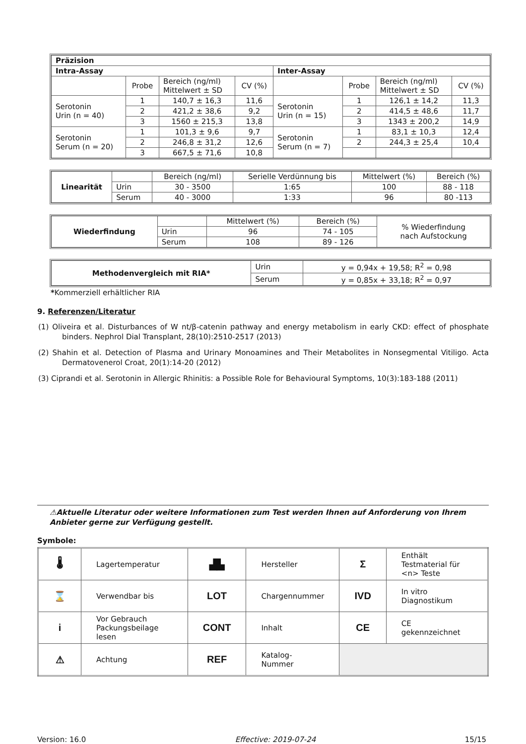| Präzision | | | | | | | |
| --- | --- | --- | --- | --- | --- | --- | --- |
| Intra-Assay | | | | Inter-Assay | | | |
| | Probe | Bereich (ng/ml) Mittelwert ± SD | CV (%) | | Probe | Bereich (ng/ml) Mittelwert ± SD | CV (%) |
| Serotonin Urin (n = 40) | 1 | 140,7 ± 16,3 | 11,6 | Serotonin Urin (n = 15) | 1 | 126,1 ± 14,2 | 11,3 |
| | 2 | 421,2 ± 38,6 | 9,2 | | 2 | 414,5 ± 48,6 | 11,7 |
| | 3 | 1560 ± 215,3 | 13,8 | | 3 | 1343 ± 200,2 | 14,9 |
| Serotonin Serum (n = 20) | 1 | 101,3 ± 9,6 | 9,7 | Serotonin Serum (n = 7) | 1 | 83,1 ± 10,3 | 12,4 |
| | 2 | 246,8 ± 31,2 | 12,6 | | 2 | 244,3 ± 25,4 | 10,4 |
| | 3 | 667,5 ± 71,6 | 10,8 | | | | |
| Linearität | | Bereich (ng/ml) | Serielle Verdünnung bis | Mittelwert (%) | Bereich (%) |
| | Urin | 30 - 3500 | 1:65 | 100 | 88 - 118 |
| | Serum | 40 - 3000 | 1:33 | 96 | 80 -113 |
| Wiederfindung | | Mittelwert (%) | Bereich (%) | % Wiederfindung nach Aufstockung |
| | Urin | 96 | 74 - 105 | |
| | Serum | 108 | 89 - 126 | |
| Methodenvergleich mit RIA* | Urin | y = 0,94x + 19,58; R<sup>2</sup> = 0,98 |
| | Serum | y = 0,85x + 33,18; R<sup>2</sup> = 0,97 |
*Kommerziell erhältlicher RIA
9. Referenzen/Literatur
(1) Oliveira et al. Disturbances of W nt/β-catenin pathway and energy metabolism in early CKD: effect of phosphate binders. Nephrol Dial Transplant, 28(10):2510-2517 (2013)
(2) Shahin et al. Detection of Plasma and Urinary Monoamines and Their Metabolites in Nonsegmental Vitiligo. Acta Dermatovenerol Croat, 20(1):14-20 (2012)
(3) Ciprandi et al. Serotonin in Allergic Rhinitis: a Possible Role for Behavioural Symptoms, 10(3):183-188 (2011)
⚠Aktuelle Literatur oder weitere Informationen zum Test werden Ihnen auf Anforderung von Ihrem Anbieter gerne zur Verfügung gestellt.
Symbole:
| 🌡 | Lagertemperatur | ▟▙ | Hersteller | Σ | Enthält Testmaterial für <n> Teste |
| ⌛ | Verwendbar bis | LOT | Chargennummer | IVD | In vitro Diagnostikum |
| i | Vor Gebrauch Packungsbeilage lesen | CONT | Inhalt | CE | CE gekennzeichnet |
| ⚠ | Achtung | REF | Katalog-Nummer | | |
Version: 16.0 Effective: 2019-07-24 15/15